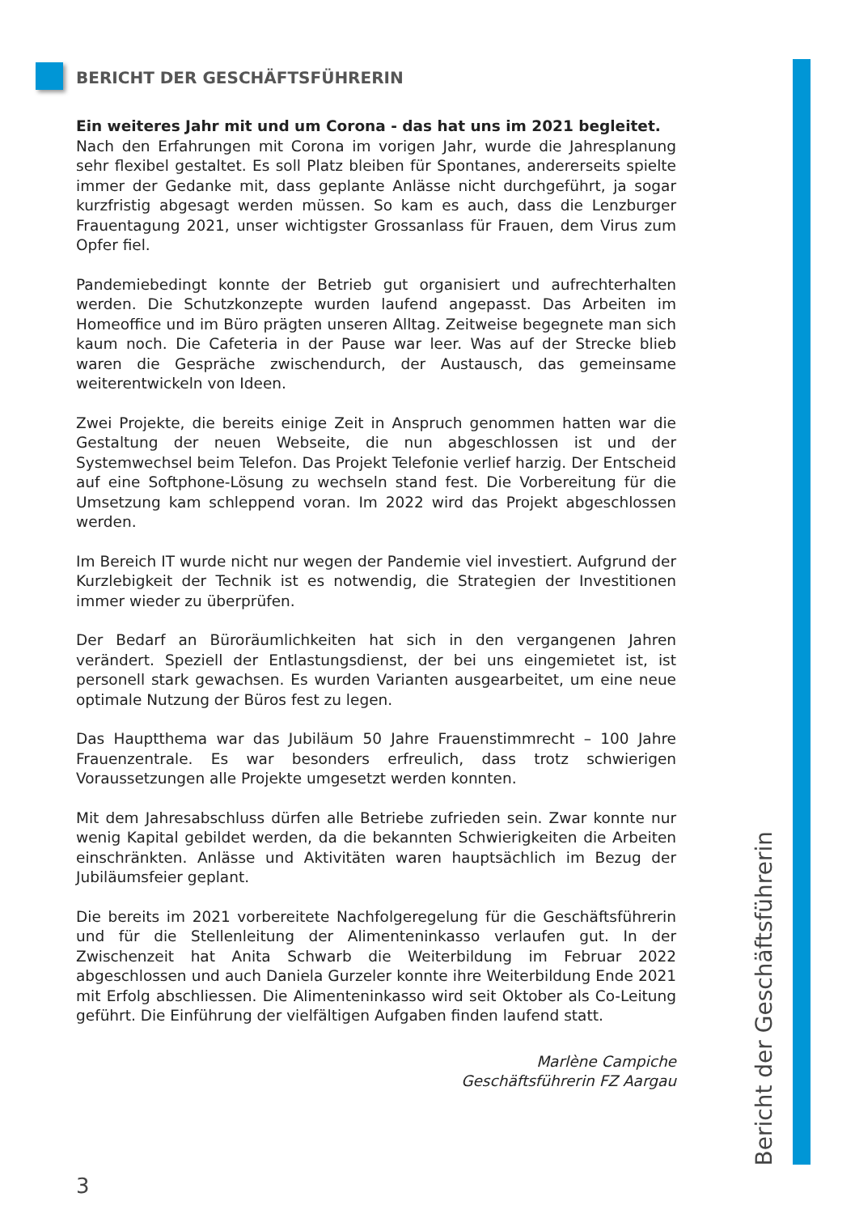BERICHT DER GESCHÄFTSFÜHRERIN
Ein weiteres Jahr mit und um Corona - das hat uns im 2021 begleitet.
Nach den Erfahrungen mit Corona im vorigen Jahr, wurde die Jahresplanung sehr flexibel gestaltet. Es soll Platz bleiben für Spontanes, andererseits spielte immer der Gedanke mit, dass geplante Anlässe nicht durchgeführt, ja sogar kurzfristig abgesagt werden müssen. So kam es auch, dass die Lenzburger Frauentagung 2021, unser wichtigster Grossanlass für Frauen, dem Virus zum Opfer fiel.
Pandemiebedingt konnte der Betrieb gut organisiert und aufrechterhalten werden. Die Schutzkonzepte wurden laufend angepasst. Das Arbeiten im Homeoffice und im Büro prägten unseren Alltag. Zeitweise begegnete man sich kaum noch. Die Cafeteria in der Pause war leer. Was auf der Strecke blieb waren die Gespräche zwischendurch, der Austausch, das gemeinsame weiterentwickeln von Ideen.
Zwei Projekte, die bereits einige Zeit in Anspruch genommen hatten war die Gestaltung der neuen Webseite, die nun abgeschlossen ist und der Systemwechsel beim Telefon. Das Projekt Telefonie verlief harzig. Der Entscheid auf eine Softphone-Lösung zu wechseln stand fest. Die Vorbereitung für die Umsetzung kam schleppend voran. Im 2022 wird das Projekt abgeschlossen werden.
Im Bereich IT wurde nicht nur wegen der Pandemie viel investiert. Aufgrund der Kurzlebigkeit der Technik ist es notwendig, die Strategien der Investitionen immer wieder zu überprüfen.
Der Bedarf an Büroräumlichkeiten hat sich in den vergangenen Jahren verändert. Speziell der Entlastungsdienst, der bei uns eingemietet ist, ist personell stark gewachsen. Es wurden Varianten ausgearbeitet, um eine neue optimale Nutzung der Büros fest zu legen.
Das Hauptthema war das Jubiläum 50 Jahre Frauenstimmrecht – 100 Jahre Frauenzentrale. Es war besonders erfreulich, dass trotz schwierigen Voraussetzungen alle Projekte umgesetzt werden konnten.
Mit dem Jahresabschluss dürfen alle Betriebe zufrieden sein. Zwar konnte nur wenig Kapital gebildet werden, da die bekannten Schwierigkeiten die Arbeiten einschränkten. Anlässe und Aktivitäten waren hauptsächlich im Bezug der Jubiläumsfeier geplant.
Die bereits im 2021 vorbereitete Nachfolgeregelung für die Geschäftsführerin und für die Stellenleitung der Alimenteninkasso verlaufen gut. In der Zwischenzeit hat Anita Schwarb die Weiterbildung im Februar 2022 abgeschlossen und auch Daniela Gurzeler konnte ihre Weiterbildung Ende 2021 mit Erfolg abschliessen. Die Alimenteninkasso wird seit Oktober als Co-Leitung geführt. Die Einführung der vielfältigen Aufgaben finden laufend statt.
Marlène Campiche
Geschäftsführerin FZ Aargau
Bericht der Geschäftsführerin
3